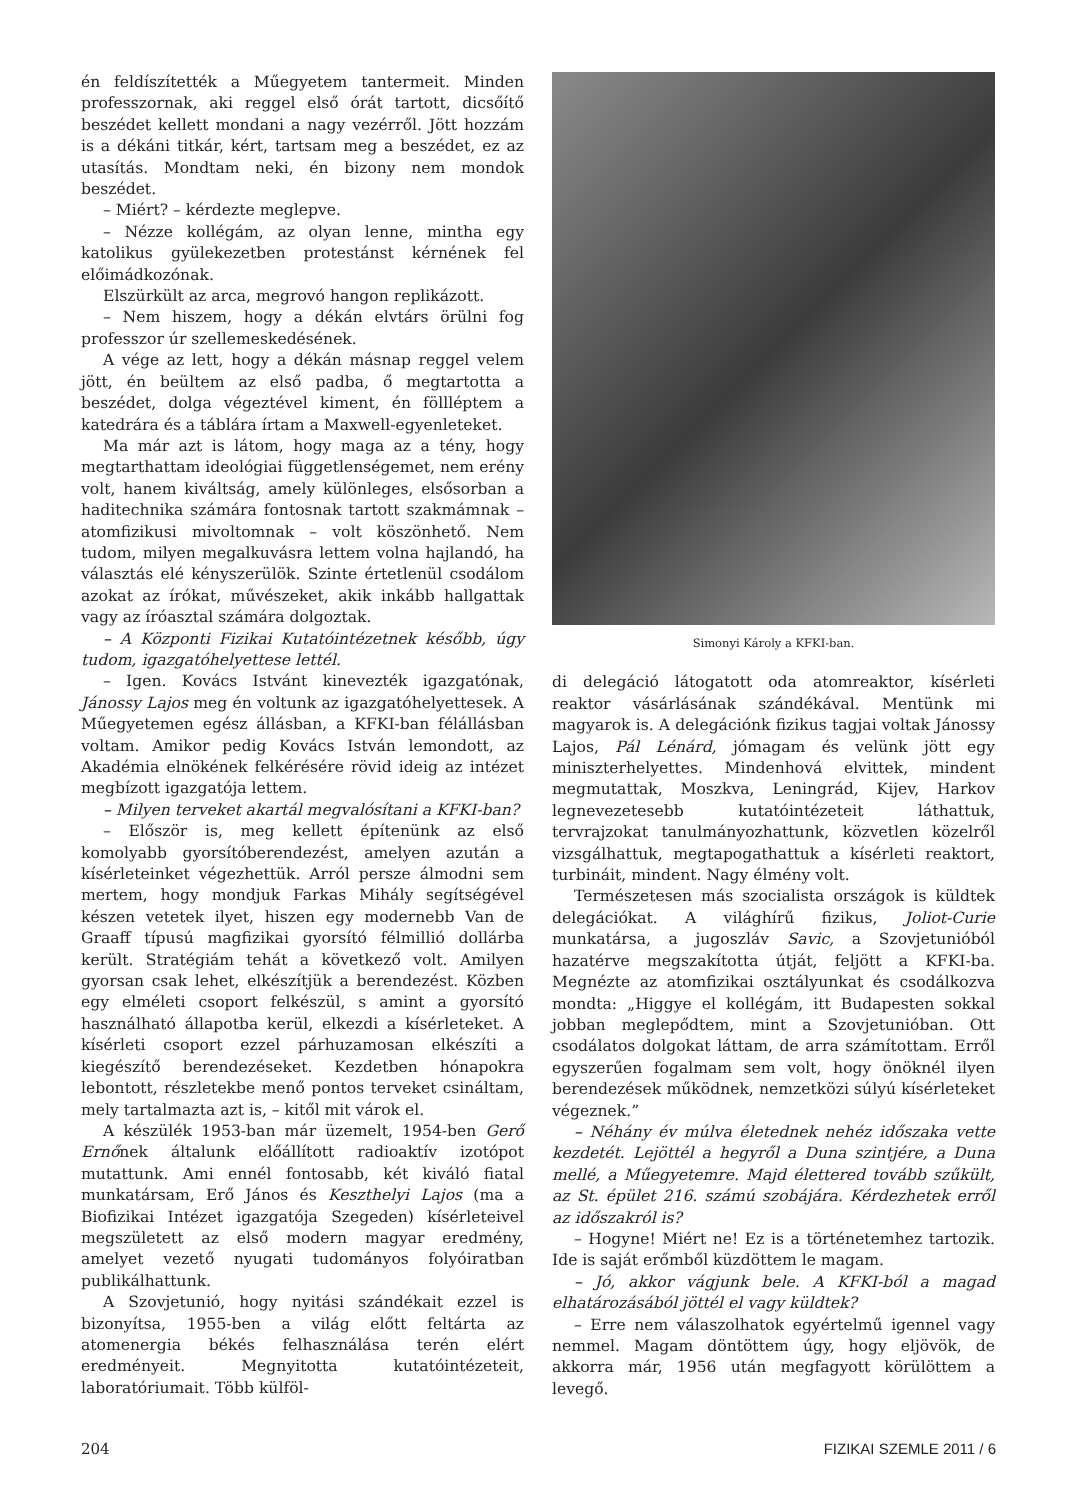én feldíszítették a Műegyetem tantermeit. Minden professzornak, aki reggel első órát tartott, dicsőítő beszédet kellett mondani a nagy vezérről. Jött hozzám is a dékáni titkár, kért, tartsam meg a beszédet, ez az utasítás. Mondtam neki, én bizony nem mondok beszédet.
– Miért? – kérdezte meglepve.
– Nézze kollégám, az olyan lenne, mintha egy katolikus gyülekezetben protestánst kérnének fel előimádkozónak.
Elszürkült az arca, megrovó hangon replikázott.
– Nem hiszem, hogy a dékán elvtárs örülni fog professzor úr szellemeskedésének.
A vége az lett, hogy a dékán másnap reggel velem jött, én beültem az első padba, ő megtartotta a beszédet, dolga végeztével kiment, én föllléptem a katedrára és a táblára írtam a Maxwell-egyenleteket.
Ma már azt is látom, hogy maga az a tény, hogy megtarthattam ideológiai függetlenségemet, nem erény volt, hanem kiváltság, amely különleges, elsősorban a haditechnika számára fontosnak tartott szakmámnak – atomfizikusi mivoltomnak – volt köszönhető. Nem tudom, milyen megalkuvásra lettem volna hajlandó, ha választás elé kényszerülök. Szinte értetlenül csodálom azokat az írókat, művészeket, akik inkább hallgattak vagy az íróasztal számára dolgoztak.
– A Központi Fizikai Kutatóintézetnek később, úgy tudom, igazgatóhelyettese lettél.
– Igen. Kovács Istvánt kinevezték igazgatónak, Jánossy Lajos meg én voltunk az igazgatóhelyettesek. A Műegyetemen egész állásban, a KFKI-ban félállásban voltam. Amikor pedig Kovács István lemondott, az Akadémia elnökének felkérésére rövid ideig az intézet megbízott igazgatója lettem.
– Milyen terveket akartál megvalósítani a KFKI-ban?
– Először is, meg kellett építenünk az első komolyabb gyorsítóberendezést, amelyen azután a kísérleteinket végezhettük. Arról persze álmodni sem mertem, hogy mondjuk Farkas Mihály segítségével készen vetetek ilyet, hiszen egy modernebb Van de Graaff típusú magfizikai gyorsító félmillió dollárba került. Stratégiám tehát a következő volt. Amilyen gyorsan csak lehet, elkészítjük a berendezést. Közben egy elméleti csoport felkészül, s amint a gyorsító használható állapotba kerül, elkezdi a kísérleteket. A kísérleti csoport ezzel párhuzamosan elkészíti a kiegészítő berendezéseket. Kezdetben hónapokra lebontott, részletekbe menő pontos terveket csináltam, mely tartalmazta azt is, – kitől mit várok el.
A készülék 1953-ban már üzemelt, 1954-ben Gerő Ernőnek általunk előállított radioaktív izotópot mutattunk. Ami ennél fontosabb, két kiváló fiatal munkatársam, Erő János és Keszthelyi Lajos (ma a Biofizikai Intézet igazgatója Szegeden) kísérleteivel megszületett az első modern magyar eredmény, amelyet vezető nyugati tudományos folyóiratban publikálhattunk.
A Szovjetunió, hogy nyitási szándékait ezzel is bizonyítsa, 1955-ben a világ előtt feltárta az atomenergia békés felhasználása terén elért eredményeit. Megnyitotta kutatóintézeteit, laboratóriumait. Több külföl-
Simonyi Károly a KFKI-ban.
di delegáció látogatott oda atomreaktor, kísérleti reaktor vásárlásának szándékával. Mentünk mi magyarok is. A delegációnk fizikus tagjai voltak Jánossy Lajos, Pál Lénárd, jómagam és velünk jött egy miniszterhelyettes. Mindenhová elvittek, mindent megmutattak, Moszkva, Leningrád, Kijev, Harkov legnevezetesebb kutatóintézeteit láthattuk, tervrajzokat tanulmányozhattunk, közvetlen közelről vizsgálhattuk, megtapogathattuk a kísérleti reaktort, turbináit, mindent. Nagy élmény volt.
Természetesen más szocialista országok is küldtek delegációkat. A világhírű fizikus, Joliot-Curie munkatársa, a jugoszláv Savic, a Szovjetunióból hazatérve megszakította útját, feljött a KFKI-ba. Megnézte az atomfizikai osztályunkat és csodálkozva mondta: „Higgye el kollégám, itt Budapesten sokkal jobban meglepődtem, mint a Szovjetunióban. Ott csodálatos dolgokat láttam, de arra számítottam. Erről egyszerűen fogalmam sem volt, hogy önöknél ilyen berendezések működnek, nemzetközi súlyú kísérleteket végeznek.”
– Néhány év múlva életednek nehéz időszaka vette kezdetét. Lejöttél a hegyről a Duna szintjére, a Duna mellé, a Műegyetemre. Majd élettered tovább szűkült, az St. épület 216. számú szobájára. Kérdezhetek erről az időszakról is?
– Hogyne! Miért ne! Ez is a történetemhez tartozik. Ide is saját erőmből küzdöttem le magam.
– Jó, akkor vágjunk bele. A KFKI-ból a magad elhatározásából jöttél el vagy küldtek?
– Erre nem válaszolhatok egyértelmű igennel vagy nemmel. Magam döntöttem úgy, hogy eljövök, de akkorra már, 1956 után megfagyott körülöttem a levegő.
204 FIZIKAI SZEMLE 2011 / 6